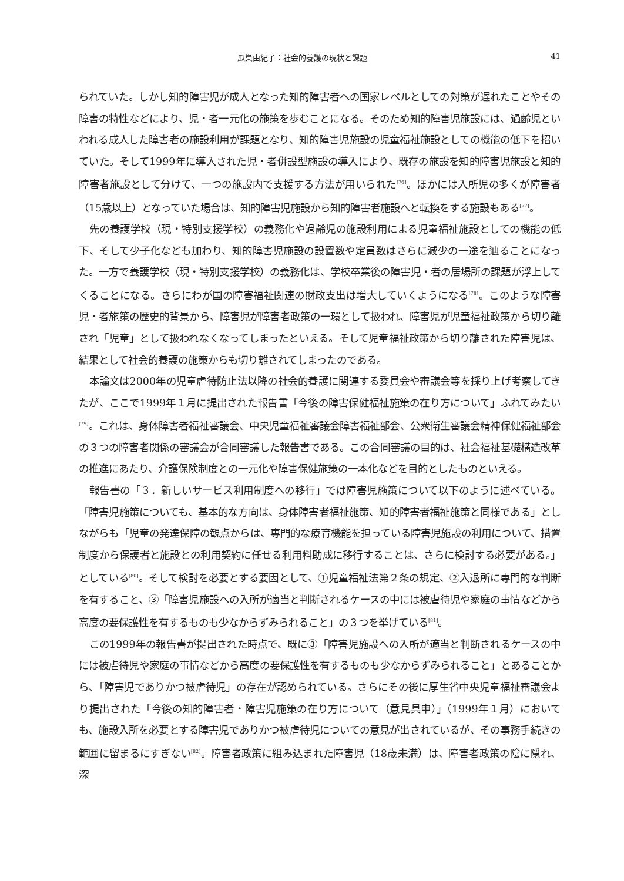瓜巣由紀子：社会的養護の現状と課題 41
られていた。しかし知的障害児が成人となった知的障害者への国家レベルとしての対策が遅れたことやその障害の特性などにより、児・者一元化の施策を歩むことになる。そのため知的障害児施設には、過齢児といわれる成人した障害者の施設利用が課題となり、知的障害児施設の児童福祉施設としての機能の低下を招いていた。そして1999年に導入された児・者併設型施設の導入により、既存の施設を知的障害児施設と知的障害者施設として分けて、一つの施設内で支援する方法が用いられた<sup>[76]</sup>。ほかには入所児の多くが障害者（15歳以上）となっていた場合は、知的障害児施設から知的障害者施設へと転換をする施設もある<sup>[77]</sup>。
先の養護学校（現・特別支援学校）の義務化や過齢児の施設利用による児童福祉施設としての機能の低下、そして少子化なども加わり、知的障害児施設の設置数や定員数はさらに減少の一途を辿ることになった。一方で養護学校（現・特別支援学校）の義務化は、学校卒業後の障害児・者の居場所の課題が浮上してくることになる。さらにわが国の障害福祉関連の財政支出は増大していくようになる<sup>[78]</sup>。このような障害児・者施策の歴史的背景から、障害児が障害者政策の一環として扱われ、障害児が児童福祉政策から切り離され「児童」として扱われなくなってしまったといえる。そして児童福祉政策から切り離された障害児は、結果として社会的養護の施策からも切り離されてしまったのである。
本論文は2000年の児童虐待防止法以降の社会的養護に関連する委員会や審議会等を採り上げ考察してきたが、ここで1999年１月に提出された報告書「今後の障害保健福祉施策の在り方について」ふれてみたい<sup>[79]</sup>。これは、身体障害者福祉審議会、中央児童福祉審議会障害福祉部会、公衆衛生審議会精神保健福祉部会の３つの障害者関係の審議会が合同審議した報告書である。この合同審議の目的は、社会福祉基礎構造改革の推進にあたり、介護保険制度との一元化や障害保健施策の一本化などを目的としたものといえる。
報告書の「３．新しいサービス利用制度への移行」では障害児施策について以下のように述べている。「障害児施策についても、基本的な方向は、身体障害者福祉施策、知的障害者福祉施策と同様である」としながらも「児童の発達保障の観点からは、専門的な療育機能を担っている障害児施設の利用について、措置制度から保護者と施設との利用契約に任せる利用料助成に移行することは、さらに検討する必要がある。」としている<sup>[80]</sup>。そして検討を必要とする要因として、①児童福祉法第２条の規定、②入退所に専門的な判断を有すること、③「障害児施設への入所が適当と判断されるケースの中には被虐待児や家庭の事情などから高度の要保護性を有するものも少なからずみられること」の３つを挙げている<sup>[81]</sup>。
この1999年の報告書が提出された時点で、既に③「障害児施設への入所が適当と判断されるケースの中には被虐待児や家庭の事情などから高度の要保護性を有するものも少なからずみられること」とあることから、「障害児でありかつ被虐待児」の存在が認められている。さらにその後に厚生省中央児童福祉審議会より提出された「今後の知的障害者・障害児施策の在り方について（意見具申）」（1999年１月）においても、施設入所を必要とする障害児でありかつ被虐待児についての意見が出されているが、その事務手続きの範囲に留まるにすぎない<sup>[82]</sup>。障害者政策に組み込まれた障害児（18歳未満）は、障害者政策の陰に隠れ、深